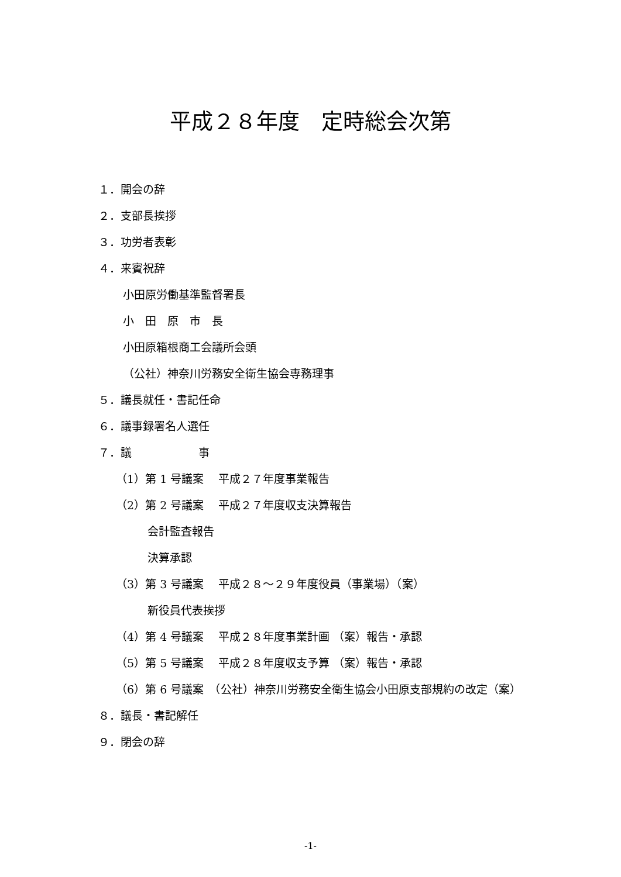平成２８年度　定時総会次第
１．開会の辞
２．支部長挨拶
３．功労者表彰
４．来賓祝辞
小田原労働基準監督署長
小　田　原　市　長
小田原箱根商工会議所会頭
（公社）神奈川労務安全衛生協会専務理事
５．議長就任・書記任命
６．議事録署名人選任
７．議　　　　　　事
（1）第 1 号議案　 平成２７年度事業報告
（2）第 2 号議案　 平成２７年度収支決算報告
会計監査報告
決算承認
（3）第 3 号議案　 平成２８～２９年度役員（事業場）（案）
新役員代表挨拶
（4）第 4 号議案　 平成２８年度事業計画 （案）報告・承認
（5）第 5 号議案　 平成２８年度収支予算 （案）報告・承認
（6）第 6 号議案　（公社）神奈川労務安全衛生協会小田原支部規約の改定（案）
８．議長・書記解任
９．閉会の辞
-1-